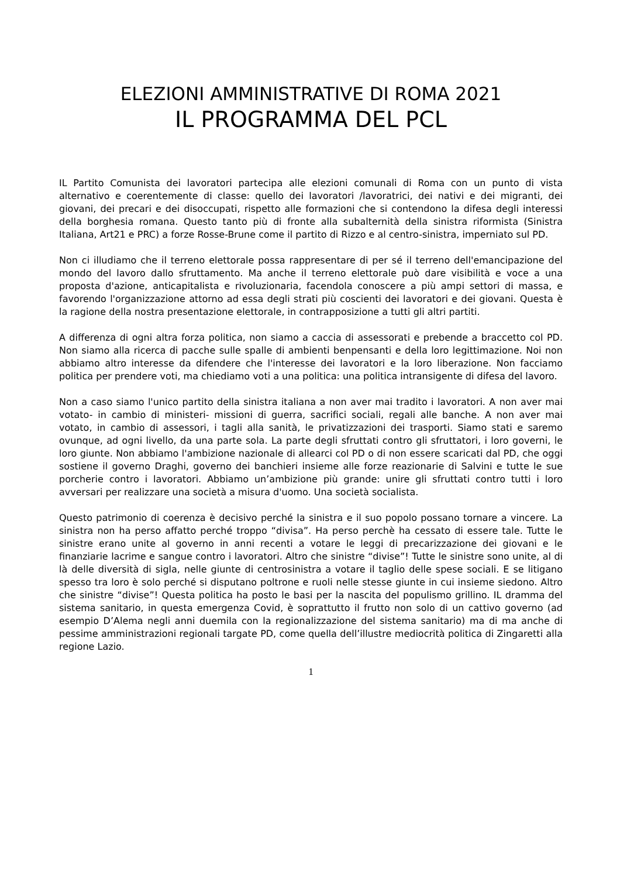ELEZIONI AMMINISTRATIVE DI ROMA 2021
IL PROGRAMMA DEL PCL
IL Partito Comunista dei lavoratori partecipa alle elezioni comunali di Roma con un punto di vista alternativo e coerentemente di classe: quello dei lavoratori /lavoratrici, dei nativi e dei migranti, dei giovani, dei precari e dei disoccupati, rispetto alle formazioni che si contendono la difesa degli interessi della borghesia romana. Questo tanto più di fronte alla subalternità della sinistra riformista (Sinistra Italiana, Art21 e PRC) a forze Rosse-Brune come il partito di Rizzo e al centro-sinistra, imperniato sul PD.
Non ci illudiamo che il terreno elettorale possa rappresentare di per sé il terreno dell'emancipazione del mondo del lavoro dallo sfruttamento. Ma anche il terreno elettorale può dare visibilità e voce a una proposta d'azione, anticapitalista e rivoluzionaria, facendola conoscere a più ampi settori di massa, e favorendo l'organizzazione attorno ad essa degli strati più coscienti dei lavoratori e dei giovani. Questa è la ragione della nostra presentazione elettorale, in contrapposizione a tutti gli altri partiti.
A differenza di ogni altra forza politica, non siamo a caccia di assessorati e prebende a braccetto col PD. Non siamo alla ricerca di pacche sulle spalle di ambienti benpensanti e della loro legittimazione. Noi non abbiamo altro interesse da difendere che l'interesse dei lavoratori e la loro liberazione. Non facciamo politica per prendere voti, ma chiediamo voti a una politica: una politica intransigente di difesa del lavoro.
Non a caso siamo l'unico partito della sinistra italiana a non aver mai tradito i lavoratori. A non aver mai votato- in cambio di ministeri- missioni di guerra, sacrifici sociali, regali alle banche. A non aver mai votato, in cambio di assessori, i tagli alla sanità, le privatizzazioni dei trasporti. Siamo stati e saremo ovunque, ad ogni livello, da una parte sola. La parte degli sfruttati contro gli sfruttatori, i loro governi, le loro giunte. Non abbiamo l'ambizione nazionale di allearci col PD o di non essere scaricati dal PD, che oggi sostiene il governo Draghi, governo dei banchieri insieme alle forze reazionarie di Salvini e tutte le sue porcherie contro i lavoratori. Abbiamo un’ambizione più grande: unire gli sfruttati contro tutti i loro avversari per realizzare una società a misura d'uomo. Una società socialista.
Questo patrimonio di coerenza è decisivo perché la sinistra e il suo popolo possano tornare a vincere. La sinistra non ha perso affatto perché troppo “divisa”. Ha perso perchè ha cessato di essere tale. Tutte le sinistre erano unite al governo in anni recenti a votare le leggi di precarizzazione dei giovani e le finanziarie lacrime e sangue contro i lavoratori. Altro che sinistre “divise”! Tutte le sinistre sono unite, al di là delle diversità di sigla, nelle giunte di centrosinistra a votare il taglio delle spese sociali. E se litigano spesso tra loro è solo perché si disputano poltrone e ruoli nelle stesse giunte in cui insieme siedono. Altro che sinistre “divise”! Questa politica ha posto le basi per la nascita del populismo grillino. IL dramma del sistema sanitario, in questa emergenza Covid, è soprattutto il frutto non solo di un cattivo governo (ad esempio D’Alema negli anni duemila con la regionalizzazione del sistema sanitario) ma di ma anche di pessime amministrazioni regionali targate PD, come quella dell’illustre mediocrità politica di Zingaretti alla regione Lazio.
1